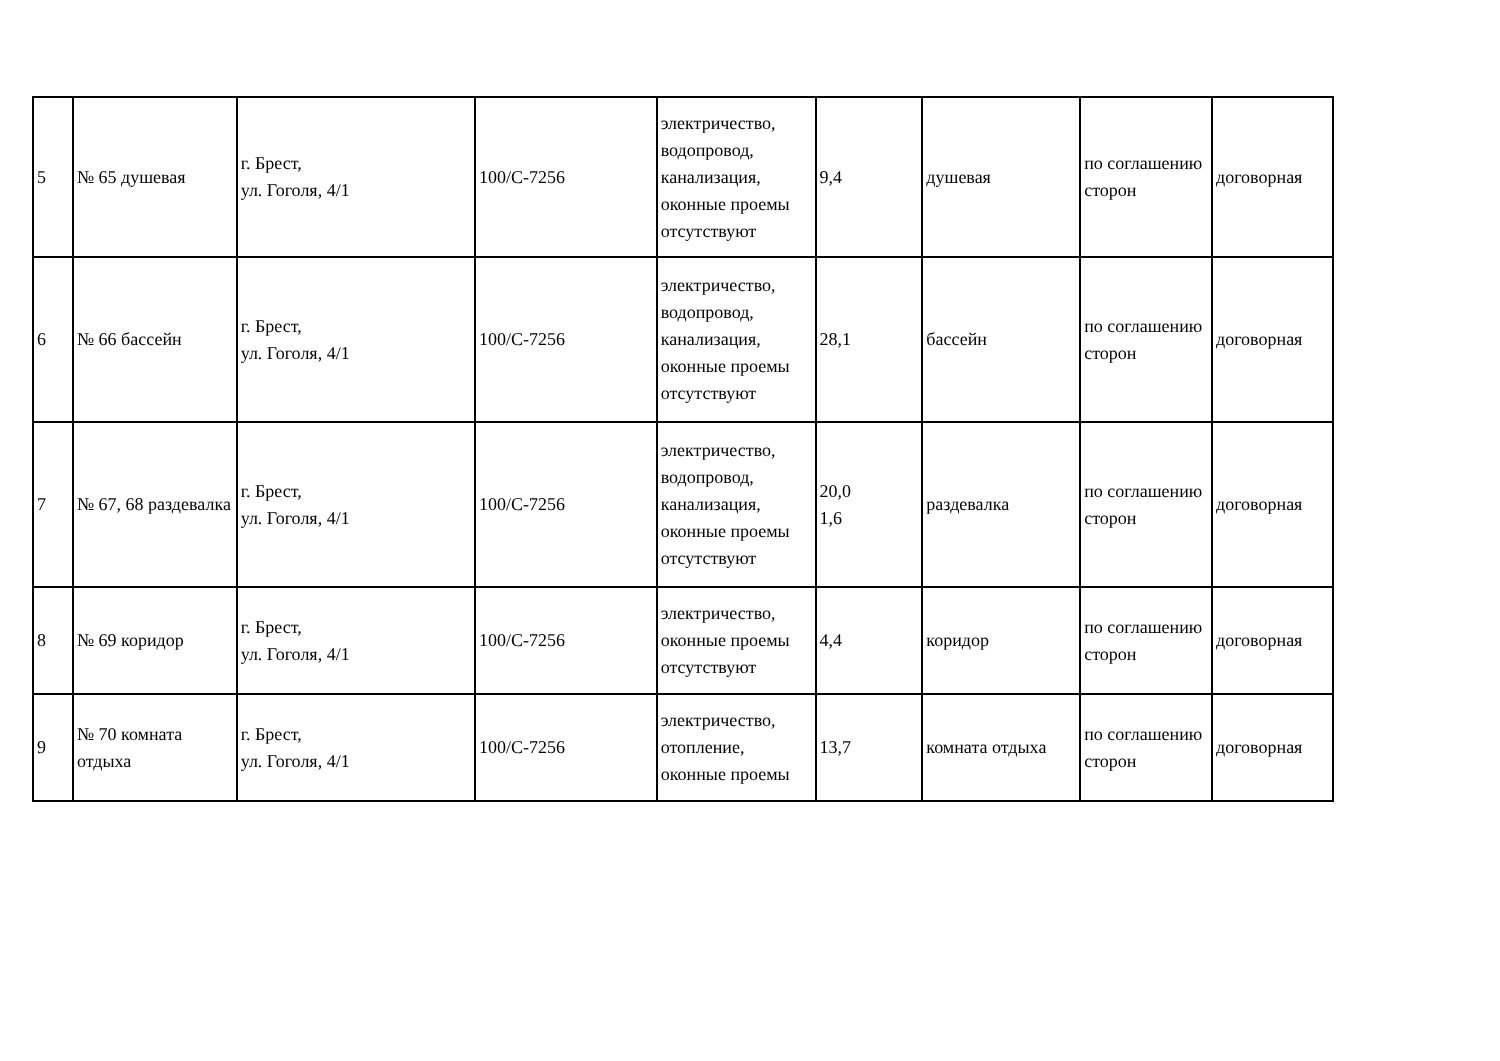| 5 | № 65 душевая | г. Брест, ул. Гоголя, 4/1 | 100/С-7256 | электричество, водопровод, канализация, оконные проемы отсутствуют | 9,4 | душевая | по соглашению сторон | договорная |
| 6 | № 66 бассейн | г. Брест, ул. Гоголя, 4/1 | 100/С-7256 | электричество, водопровод, канализация, оконные проемы отсутствуют | 28,1 | бассейн | по соглашению сторон | договорная |
| 7 | № 67, 68 раздевалка | г. Брест, ул. Гоголя, 4/1 | 100/С-7256 | электричество, водопровод, канализация, оконные проемы отсутствуют | 20,0 1,6 | раздевалка | по соглашению сторон | договорная |
| 8 | № 69 коридор | г. Брест, ул. Гоголя, 4/1 | 100/С-7256 | электричество, оконные проемы отсутствуют | 4,4 | коридор | по соглашению сторон | договорная |
| 9 | № 70 комната отдыха | г. Брест, ул. Гоголя, 4/1 | 100/С-7256 | электричество, отопление, оконные проемы | 13,7 | комната отдыха | по соглашению сторон | договорная |